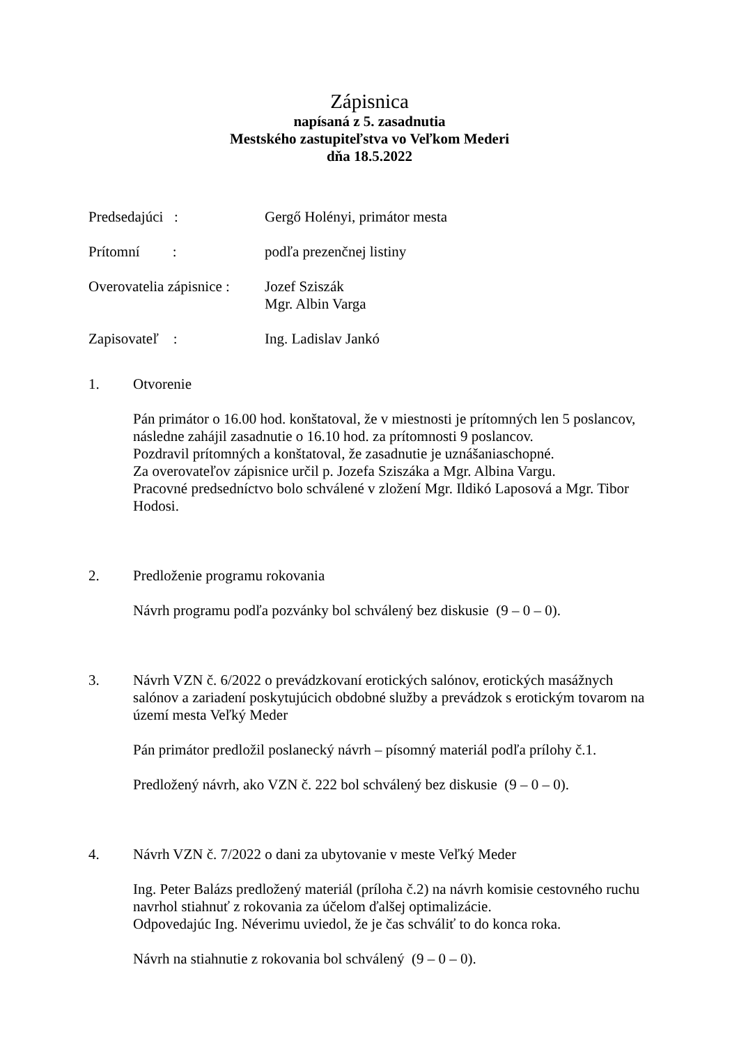Zápisnica
napísaná z 5. zasadnutia
Mestského zastupiteľstva vo Veľkom Mederi
dňa 18.5.2022
Predsedajúci : Gergő Holényi, primátor mesta
Prítomní : podľa prezenčnej listiny
Overovatelia zápisnice :
Jozef Sziszák
Mgr. Albin Varga
Zapisovateľ : Ing. Ladislav Jankó
1. Otvorenie
Pán primátor o 16.00 hod. konštatoval, že v miestnosti je prítomných len 5 poslancov, následne zahájil zasadnutie o 16.10 hod. za prítomnosti 9 poslancov.
Pozdravil prítomných a konštatoval, že zasadnutie je uznášaniaschopné.
Za overovateľov zápisnice určil p. Jozefa Sziszáka a Mgr. Albina Vargu.
Pracovné predsedníctvo bolo schválené v zložení Mgr. Ildikó Laposová a Mgr. Tibor Hodosi.
2. Predloženie programu rokovania
Návrh programu podľa pozvánky bol schválený bez diskusie (9 – 0 – 0).
3. Návrh VZN č. 6/2022 o prevádzkovaní erotických salónov, erotických masážnych salónov a zariadení poskytujúcich obdobné služby a prevádzok s erotickým tovarom na území mesta Veľký Meder
Pán primátor predložil poslanecký návrh – písomný materiál podľa prílohy č.1.
Predložený návrh, ako VZN č. 222 bol schválený bez diskusie (9 – 0 – 0).
4. Návrh VZN č. 7/2022 o dani za ubytovanie v meste Veľký Meder
Ing. Peter Balázs predložený materiál (príloha č.2) na návrh komisie cestovného ruchu navrhol stiahnuť z rokovania za účelom ďalšej optimalizácie.
Odpovedajúc Ing. Néverimu uviedol, že je čas schváliť to do konca roka.
Návrh na stiahnutie z rokovania bol schválený (9 – 0 – 0).